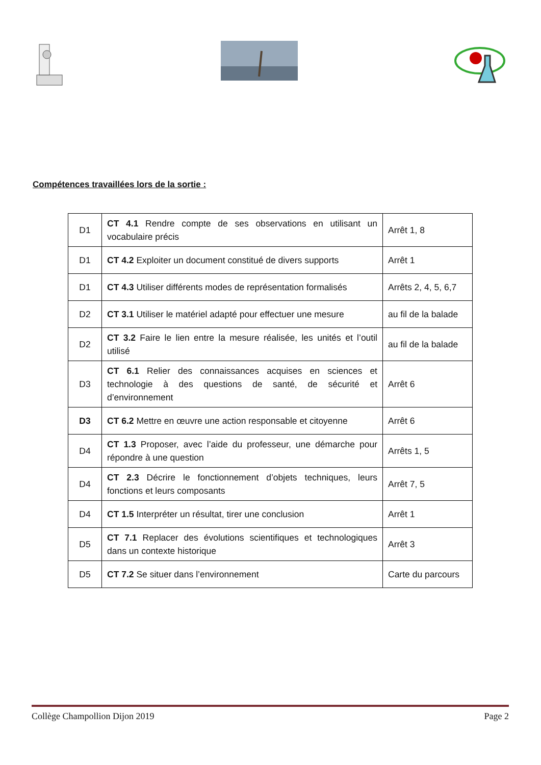Compétences travaillées lors de la sortie :
| D1 | CT 4.1 Rendre compte de ses observations en utilisant un vocabulaire précis | Arrêt 1, 8 |
| D1 | CT 4.2 Exploiter un document constitué de divers supports | Arrêt 1 |
| D1 | CT 4.3 Utiliser différents modes de représentation formalisés | Arrêts 2, 4, 5, 6,7 |
| D2 | CT 3.1 Utiliser le matériel adapté pour effectuer une mesure | au fil de la balade |
| D2 | CT 3.2 Faire le lien entre la mesure réalisée, les unités et l’outil utilisé | au fil de la balade |
| D3 | CT 6.1 Relier des connaissances acquises en sciences et technologie à des questions de santé, de sécurité et d’environnement | Arrêt 6 |
| D3 | CT 6.2 Mettre en œuvre une action responsable et citoyenne | Arrêt 6 |
| D4 | CT 1.3 Proposer, avec l’aide du professeur, une démarche pour répondre à une question | Arrêts 1, 5 |
| D4 | CT 2.3 Décrire le fonctionnement d’objets techniques, leurs fonctions et leurs composants | Arrêt 7, 5 |
| D4 | CT 1.5 Interpréter un résultat, tirer une conclusion | Arrêt 1 |
| D5 | CT 7.1 Replacer des évolutions scientifiques et technologiques dans un contexte historique | Arrêt 3 |
| D5 | CT 7.2 Se situer dans l’environnement | Carte du parcours |
Collège Champollion Dijon 2019 Page 2